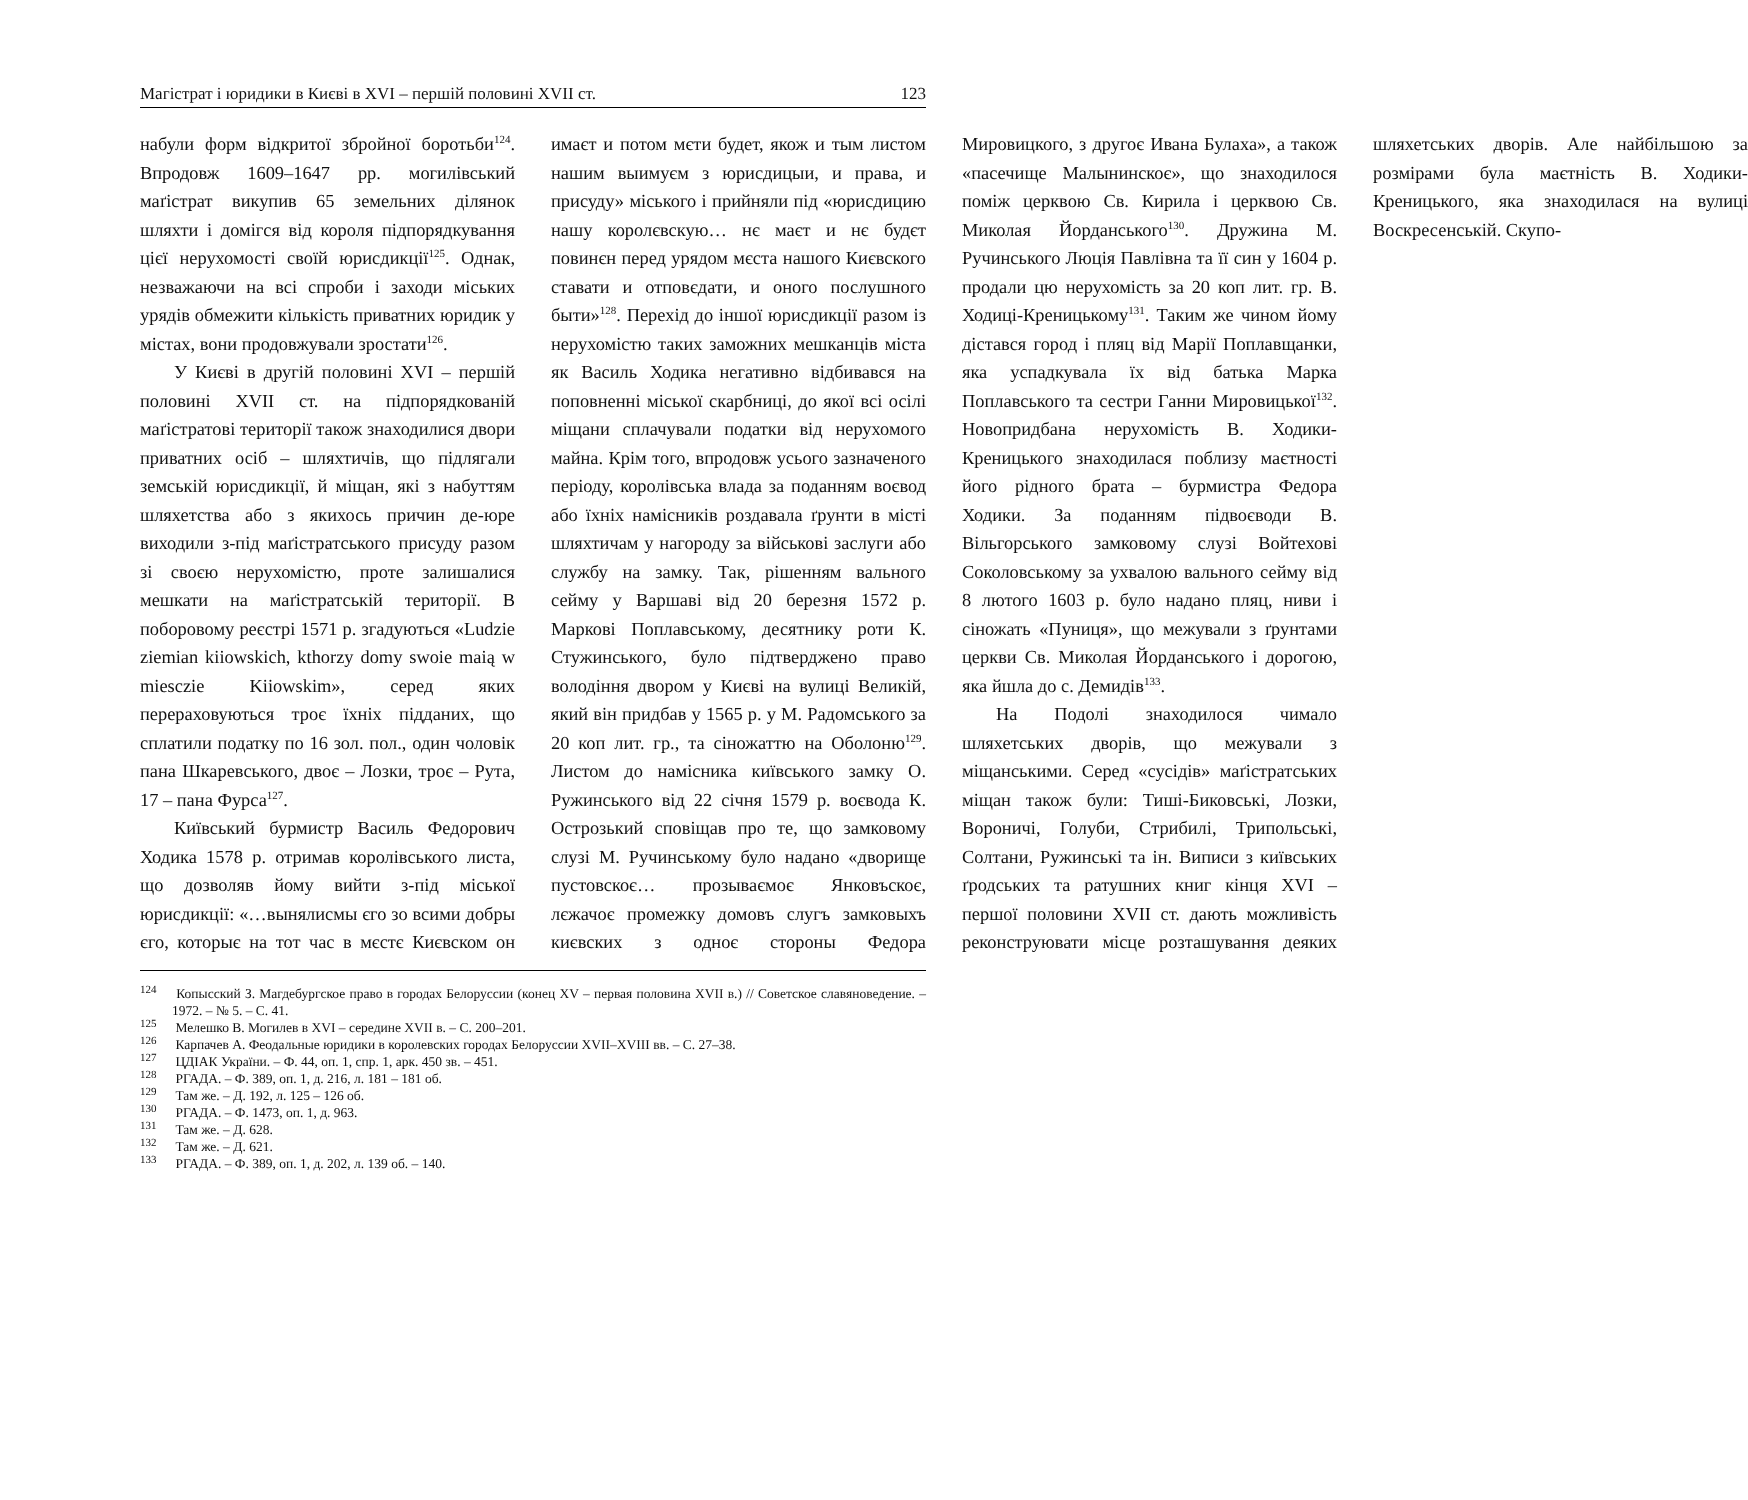Магістрат і юридики в Києві в XVI – першій половині XVII ст. 123
набули форм відкритої збройної боротьби<sup>124</sup>. Впродовж 1609–1647 рр. могилівський маґістрат викупив 65 земельних ділянок шляхти і домігся від короля підпорядкування цієї нерухомості своїй юрисдикції<sup>125</sup>. Однак, незважаючи на всі спроби і заходи міських урядів обмежити кількість приватних юридик у містах, вони продовжували зростати<sup>126</sup>.
У Києві в другій половині XVI – першій половині XVII ст. на підпорядкованій маґістратові території також знаходилися двори приватних осіб – шляхтичів, що підлягали земській юрисдикції, й міщан, які з набуттям шляхетства або з якихось причин де-юре виходили з-під маґістратського присуду разом зі своєю нерухомістю, проте залишалися мешкати на маґістратській території. В поборовому реєстрі 1571 р. згадуються «Ludzie ziemian kiiowskich, kthorzy domy swoie maią w miesczie Kiiowskim», серед яких перераховуються троє їхніх підданих, що сплатили податку по 16 зол. пол., один чоловік пана Шкаревського, двоє – Лозки, троє – Рута, 17 – пана Фурса<sup>127</sup>.
Київський бурмистр Василь Федорович Ходика 1578 р. отримав королівського листа, що дозволяв йому вийти з-під міської юрисдикції: «…вынялисмы єго зо всими добры єго, которыє на тот час в мєстє Києвском он имаєт и потом мєти будет, якож и тым листом нашим выимуєм з юрисдицыи, и права, и присуду» міського і прийняли під «юрисдицию нашу королєвскую… нє маєт и нє будєт повинєн перед урядом мєста нашого Києвского ставати и отповєдати, и оного послушного быти»<sup>128</sup>. Перехід до іншої юрисдикції разом із нерухомістю таких заможних мешканців міста як Василь Ходика негативно відбивався на поповненні міської скарбниці, до якої всі осілі міщани сплачували податки від нерухомого майна. Крім того, впродовж усього зазначеного періоду, королівська влада за поданням воєвод або їхніх намісників роздавала ґрунти в місті шляхтичам у нагороду за військові заслуги або службу на замку. Так, рішенням вального сейму у Варшаві від 20 березня 1572 р. Маркові Поплавському, десятнику роти К. Стужинського, було підтверджено право володіння двором у Києві на вулиці Великій, який він придбав у 1565 р. у М. Радомського за 20 коп лит. гр., та сіножаттю на Оболоню<sup>129</sup>. Листом до намісника київського замку О. Ружинського від 22 січня 1579 р. воєвода К. Острозький сповіщав про те, що замковому слузі М. Ручинському було надано «дворище пустовскоє… прозываємоє Янковъскоє, лєжачоє промежку домовъ слугъ замковыхъ києвских з одноє стороны Федора Мировицкого, з другоє Ивана Булаха», а також «пасечище Малынинскоє», що знаходилося поміж церквою Св. Кирила і церквою Св. Миколая Йорданського<sup>130</sup>. Дружина М. Ручинського Люція Павлівна та її син у 1604 р. продали цю нерухомість за 20 коп лит. гр. В. Ходиці-Креницькому<sup>131</sup>. Таким же чином йому дістався город і пляц від Марії Поплавщанки, яка успадкувала їх від батька Марка Поплавського та сестри Ганни Мировицької<sup>132</sup>. Новопридбана нерухомість В. Ходики-Креницького знаходилася поблизу маєтності його рідного брата – бурмистра Федора Ходики. За поданням підвоєводи В. Вільгорського замковому слузі Войтехові Соколовському за ухвалою вального сейму від 8 лютого 1603 р. було надано пляц, ниви і сіножать «Пуниця», що межували з ґрунтами церкви Св. Миколая Йорданського і дорогою, яка йшла до с. Демидів<sup>133</sup>.
На Подолі знаходилося чимало шляхетських дворів, що межували з міщанськими. Серед «сусідів» маґістратських міщан також були: Тиші-Биковські, Лозки, Вороничі, Голуби, Стрибилі, Трипольські, Солтани, Ружинські та ін. Виписи з київських ґродських та ратушних книг кінця XVI – першої половини XVII ст. дають можливість реконструювати місце розташування деяких шляхетських дворів. Але найбільшою за розмірами була маєтність В. Ходики-Креницького, яка знаходилася на вулиці Воскресенській. Скупо-
<sup>124</sup> Копысский З. Магдебургское право в городах Белоруссии (конец XV – первая половина XVII в.) // Советское славяноведение. – 1972. – № 5. – С. 41.
<sup>125</sup> Мелешко В. Могилев в XVI – середине XVII в. – С. 200–201.
<sup>126</sup> Карпачев А. Феодальные юридики в королевских городах Белоруссии XVII–XVIII вв. – С. 27–38.
<sup>127</sup> ЦДІАК України. – Ф. 44, оп. 1, спр. 1, арк. 450 зв. – 451.
<sup>128</sup> РГАДА. – Ф. 389, оп. 1, д. 216, л. 181 – 181 об.
<sup>129</sup> Там же. – Д. 192, л. 125 – 126 об.
<sup>130</sup> РГАДА. – Ф. 1473, оп. 1, д. 963.
<sup>131</sup> Там же. – Д. 628.
<sup>132</sup> Там же. – Д. 621.
<sup>133</sup> РГАДА. – Ф. 389, оп. 1, д. 202, л. 139 об. – 140.